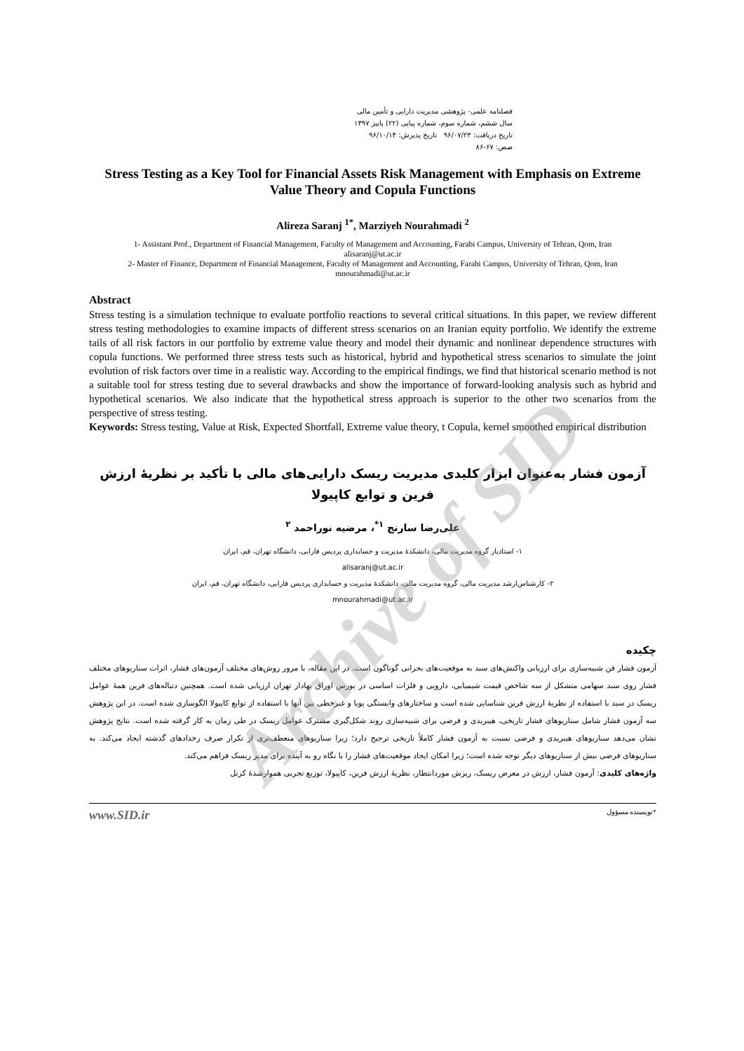فصلنامه علمی- پژوهشی مدیریت دارایی و تأمین مالی
سال ششم، شماره سوم، شماره پیاپی (۲۲) پاییز ۱۳۹۷
تاریخ دریافت: ۹۶/۰۷/۲۳ تاریخ پذیرش: ۹۶/۱۰/۱۴
صص: ۶۷-۸۶
Stress Testing as a Key Tool for Financial Assets Risk Management with Emphasis on Extreme Value Theory and Copula Functions
Alireza Saranj <sup>1*</sup>, Marziyeh Nourahmadi <sup>2</sup>
1- Assistant Prof., Department of Financial Management, Faculty of Management and Accounting, Farabi Campus, University of Tehran, Qom, Iran
alisaranj@ut.ac.ir
2- Master of Finance, Department of Financial Management, Faculty of Management and Accounting, Farabi Campus, University of Tehran, Qom, Iran
mnourahmadi@ut.ac.ir
Abstract
Stress testing is a simulation technique to evaluate portfolio reactions to several critical situations. In this paper, we review different stress testing methodologies to examine impacts of different stress scenarios on an Iranian equity portfolio. We identify the extreme tails of all risk factors in our portfolio by extreme value theory and model their dynamic and nonlinear dependence structures with copula functions. We performed three stress tests such as historical, hybrid and hypothetical stress scenarios to simulate the joint evolution of risk factors over time in a realistic way. According to the empirical findings, we find that historical scenario method is not a suitable tool for stress testing due to several drawbacks and show the importance of forward-looking analysis such as hybrid and hypothetical scenarios. We also indicate that the hypothetical stress approach is superior to the other two scenarios from the perspective of stress testing.
Keywords: Stress testing, Value at Risk, Expected Shortfall, Extreme value theory, t Copula, kernel smoothed empirical distribution
آزمون فشار به‌عنوان ابزار کلیدی مدیریت ریسک دارایی‌های مالی با تأکید بر نظریهٔ ارزش فرین و توابع کاپیولا
علی‌رضا سارنج <sup>۱*</sup>، مرضیه نوراحمد <sup>۲</sup>
۱- استادیار گروه مدیریت مالی، دانشکدهٔ مدیریت و حسابداری پردیس فارابی، دانشگاه تهران، قم، ایران
alisaranj@ut.ac.ir
۲- کارشناس‌ارشد مدیریت مالی، گروه مدیریت مالی، دانشکدهٔ مدیریت و حسابداری پردیس فارابی، دانشگاه تهران، قم، ایران
mnourahmadi@ut.ac.ir
چکیده
آزمون فشار فن شبیه‌سازی برای ارزیابی واکنش‌های سبد به موقعیت‌های بحرانی گوناگون است. در این مقاله، با مرور روش‌های مختلف آزمون‌های فشار، اثرات سناریوهای مختلف فشار روی سبد سهامی متشکل از سه شاخص قیمت شیمیایی، دارویی و فلزات اساسی در بورس اوراق بهادار تهران ارزیابی شده است. همچنین دنباله‌های فرین همهٔ عوامل ریسک در سبد با استفاده از نظریهٔ ارزش فرین شناسایی شده است و ساختارهای وابستگی پویا و غیرخطی بین آنها با استفاده از توابع کاپیولا الگوسازی شده است. در این پژوهش سه آزمون فشار شامل سناریوهای فشار تاریخی، هیبریدی و فرضی برای شبیه‌سازی روند شکل‌گیری مشترک عوامل ریسک در طی زمان به کار گرفته شده است. نتایج پژوهش نشان می‌دهد سناریوهای هیبریدی و فرضی نسبت به آزمون فشار کاملاً تاریخی ترجیح دارد؛ زیرا سناریوهای منعطف‌تری از تکرار صرف رخدادهای گذشته ایجاد می‌کند. به سناریوهای فرضی بیش از سناریوهای دیگر توجه شده است؛ زیرا امکان ایجاد موقعیت‌های فشار را با نگاه رو به آینده برای مدیر ریسک فراهم می‌کند.
واژه‌های کلیدی: آزمون فشار، ارزش در معرض ریسک، ریزش موردانتظار، نظریهٔ ارزش فرین، کاپیولا، توزیع تجربی هموارشدهٔ کرنل
*نویسنده مسؤول www.SID.ir
Archive of SID